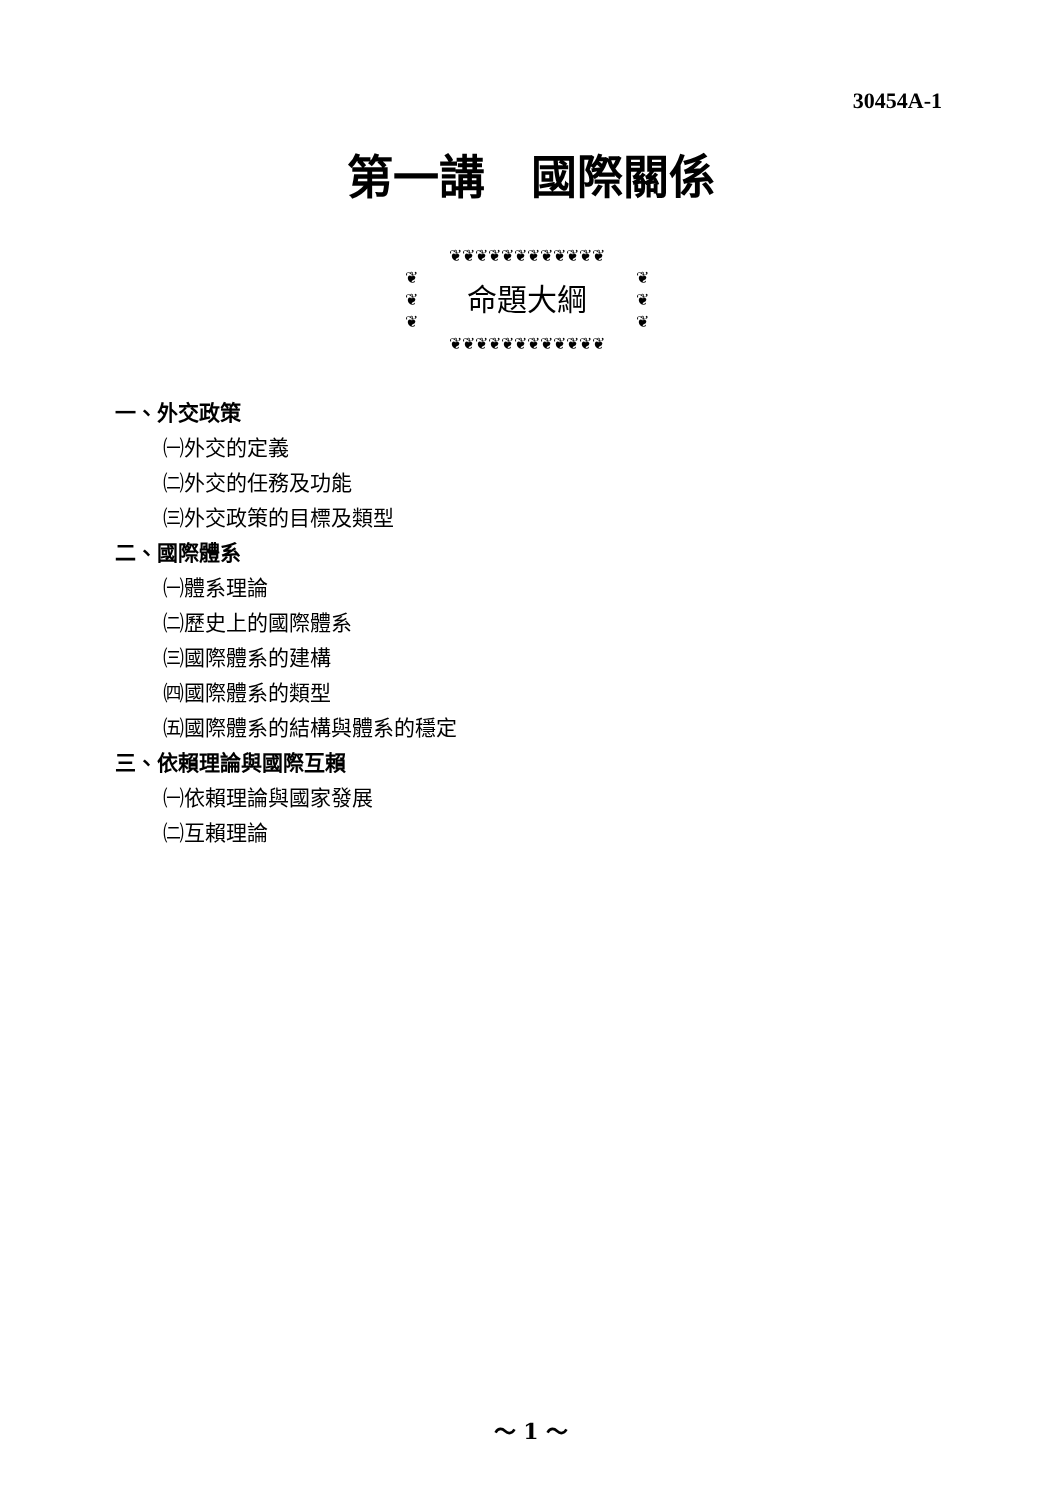30454A-1
第一講　國際關係
❦❦❦❦❦❦❦❦❦❦❦❦
❦
❦
❦ 命題大綱 ❦
❦
❦
❦❦❦❦❦❦❦❦❦❦❦❦
一、外交政策
㈠外交的定義
㈡外交的任務及功能
㈢外交政策的目標及類型
二、國際體系
㈠體系理論
㈡歷史上的國際體系
㈢國際體系的建構
㈣國際體系的類型
㈤國際體系的結構與體系的穩定
三、依賴理論與國際互賴
㈠依賴理論與國家發展
㈡互賴理論
～ 1 ～